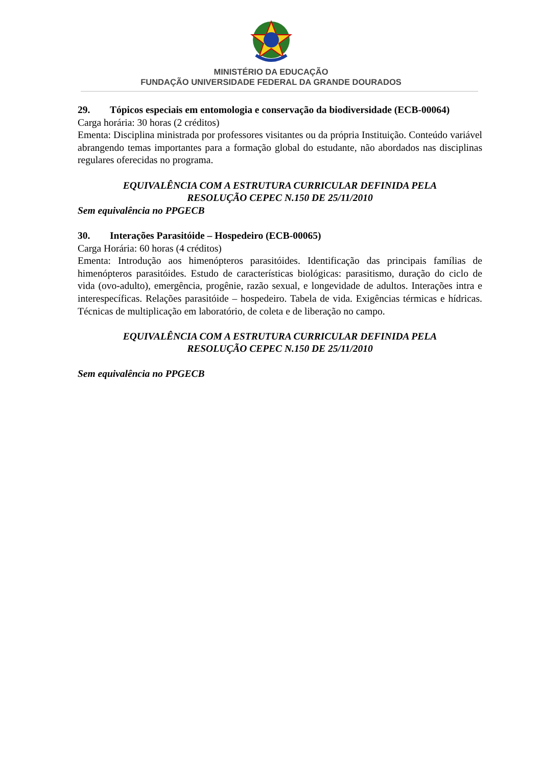MINISTÉRIO DA EDUCAÇÃO
FUNDAÇÃO UNIVERSIDADE FEDERAL DA GRANDE DOURADOS
29. Tópicos especiais em entomologia e conservação da biodiversidade (ECB-00064)
Carga horária: 30 horas (2 créditos)
Ementa: Disciplina ministrada por professores visitantes ou da própria Instituição. Conteúdo variável abrangendo temas importantes para a formação global do estudante, não abordados nas disciplinas regulares oferecidas no programa.
EQUIVALÊNCIA COM A ESTRUTURA CURRICULAR DEFINIDA PELA
RESOLUÇÃO CEPEC N.150 DE 25/11/2010
Sem equivalência no PPGECB
30. Interações Parasitóide – Hospedeiro (ECB-00065)
Carga Horária: 60 horas (4 créditos)
Ementa: Introdução aos himenópteros parasitóides. Identificação das principais famílias de himenópteros parasitóides. Estudo de características biológicas: parasitismo, duração do ciclo de vida (ovo-adulto), emergência, progênie, razão sexual, e longevidade de adultos. Interações intra e interespecíficas. Relações parasitóide – hospedeiro. Tabela de vida. Exigências térmicas e hídricas. Técnicas de multiplicação em laboratório, de coleta e de liberação no campo.
EQUIVALÊNCIA COM A ESTRUTURA CURRICULAR DEFINIDA PELA
RESOLUÇÃO CEPEC N.150 DE 25/11/2010
Sem equivalência no PPGECB